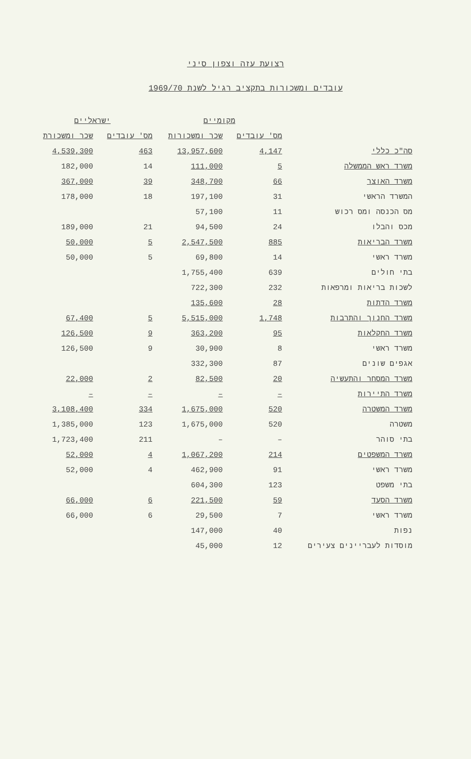רצועת עזה וצפון סיני
עובדים ומשכורות בתקציב רגיל לשנת 1969/70
| ישראליים | | מקומיים | | |
| --- | --- | --- | --- | --- |
| שכר ומשכורת | מס' עובדים | שכר ומשכורות | מס' עובדים | |
| 4,539,300 | 463 | 13,957,600 | 4,147 | סה"כ כללי |
| 182,000 | 14 | 111,000 | 5 | משרד ראש הממשלה |
| 367,000 | 39 | 348,700 | 66 | משרד האוצר |
| 178,000 | 18 | 197,100 | 31 | המשרד הראשי |
| | | 57,100 | 11 | מס הכנסה ומס רכוש |
| 189,000 | 21 | 94,500 | 24 | מכס והבלו |
| 50,000 | 5 | 2,547,500 | 885 | משרד הבריאות |
| 50,000 | 5 | 69,800 | 14 | משרד ראשי |
| | | 1,755,400 | 639 | בתי חולים |
| | | 722,300 | 232 | לשכות בריאות ומרפאות |
| | | 135,600 | 28 | משרד הדתות |
| 67,400 | 5 | 5,515,000 | 1,748 | משרד החנוך והתרבות |
| 126,500 | 9 | 363,200 | 95 | משרד החקלאות |
| 126,500 | 9 | 30,900 | 8 | משרד ראשי |
| | | 332,300 | 87 | אגפים שונים |
| 22,000 | 2 | 82,500 | 20 | משרד המסחר והתעשיה |
| – | – | – | – | משרד התיירות |
| 3,108,400 | 334 | 1,675,000 | 520 | משרד המשטרה |
| 1,385,000 | 123 | 1,675,000 | 520 | משטרה |
| 1,723,400 | 211 | – | – | בתי סוהר |
| 52,000 | 4 | 1,067,200 | 214 | משרד המשפטים |
| 52,000 | 4 | 462,900 | 91 | משרד ראשי |
| | | 604,300 | 123 | בתי משפט |
| 66,000 | 6 | 221,500 | 59 | משרד הסעד |
| 66,000 | 6 | 29,500 | 7 | משרד ראשי |
| | | 147,000 | 40 | נפות |
| | | 45,000 | 12 | מוסדות לעבריינים צעירים |